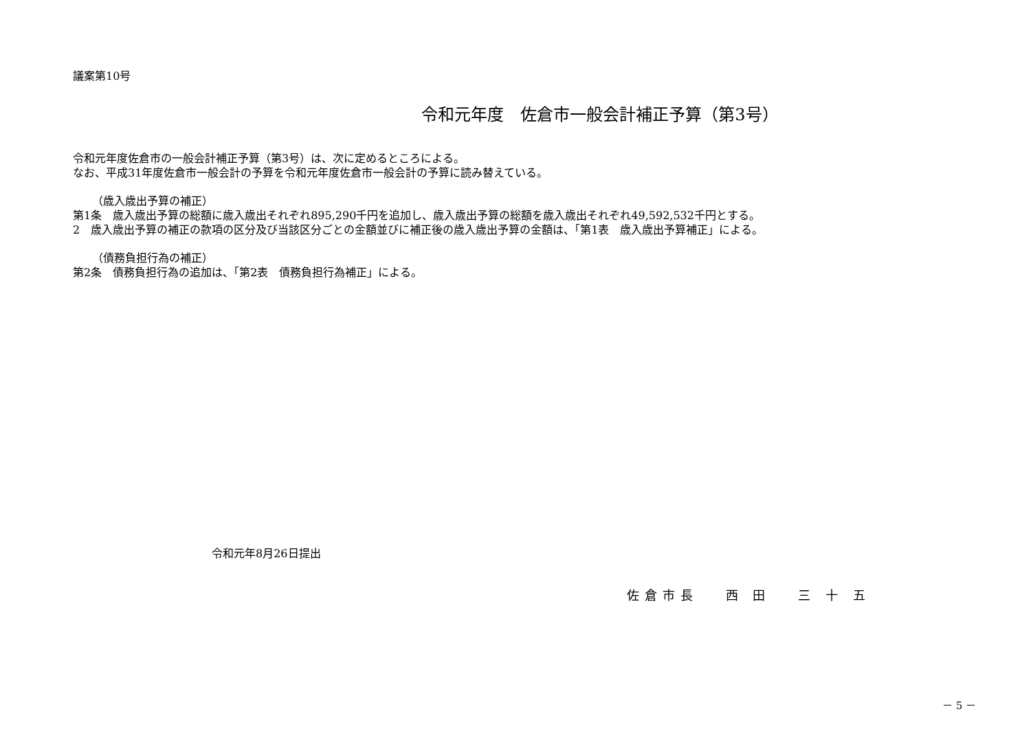議案第10号
令和元年度　佐倉市一般会計補正予算（第3号）
令和元年度佐倉市の一般会計補正予算（第3号）は、次に定めるところによる。
なお、平成31年度佐倉市一般会計の予算を令和元年度佐倉市一般会計の予算に読み替えている。
（歳入歳出予算の補正）
第1条　歳入歳出予算の総額に歳入歳出それぞれ895,290千円を追加し、歳入歳出予算の総額を歳入歳出それぞれ49,592,532千円とする。
2　歳入歳出予算の補正の款項の区分及び当該区分ごとの金額並びに補正後の歳入歳出予算の金額は、「第1表　歳入歳出予算補正」による。
（債務負担行為の補正）
第2条　債務負担行為の追加は、「第2表　債務負担行為補正」による。
令和元年8月26日提出
佐倉市長　 西 田　 三 十 五
－ 5 －